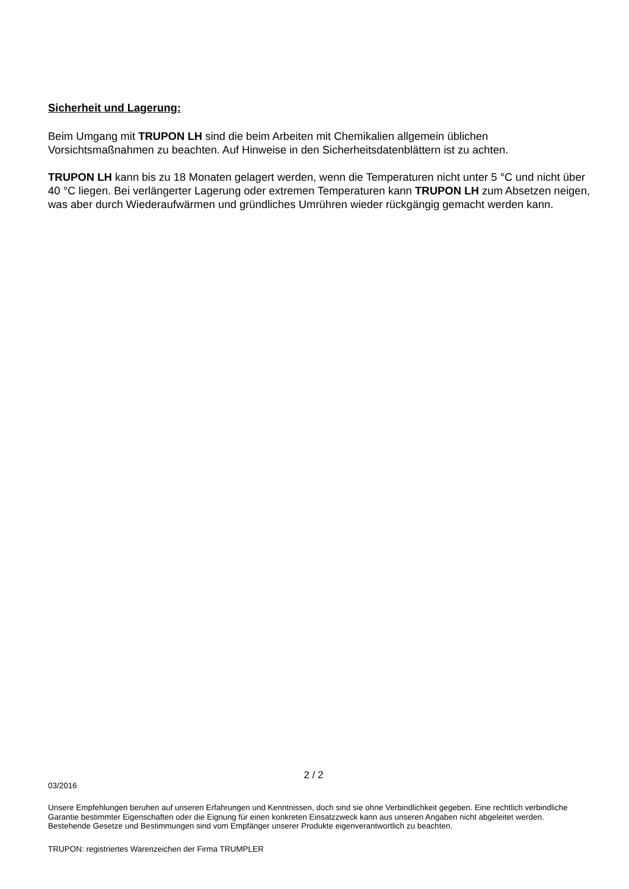Sicherheit und Lagerung:
Beim Umgang mit TRUPON LH sind die beim Arbeiten mit Chemikalien allgemein üblichen Vorsichtsmaßnahmen zu beachten. Auf Hinweise in den Sicherheitsdatenblättern ist zu achten.
TRUPON LH kann bis zu 18 Monaten gelagert werden, wenn die Temperaturen nicht unter 5 °C und nicht über 40 °C liegen. Bei verlängerter Lagerung oder extremen Temperaturen kann TRUPON LH zum Absetzen neigen, was aber durch Wiederaufwärmen und gründliches Umrühren wieder rückgängig gemacht werden kann.
2 / 2
03/2016
Unsere Empfehlungen beruhen auf unseren Erfahrungen und Kenntnissen, doch sind sie ohne Verbindlichkeit gegeben. Eine rechtlich verbindliche Garantie bestimmter Eigenschaften oder die Eignung für einen konkreten Einsatzzweck kann aus unseren Angaben nicht abgeleitet werden. Bestehende Gesetze und Bestimmungen sind vom Empfänger unserer Produkte eigenverantwortlich zu beachten.
TRUPON: registriertes Warenzeichen der Firma TRUMPLER